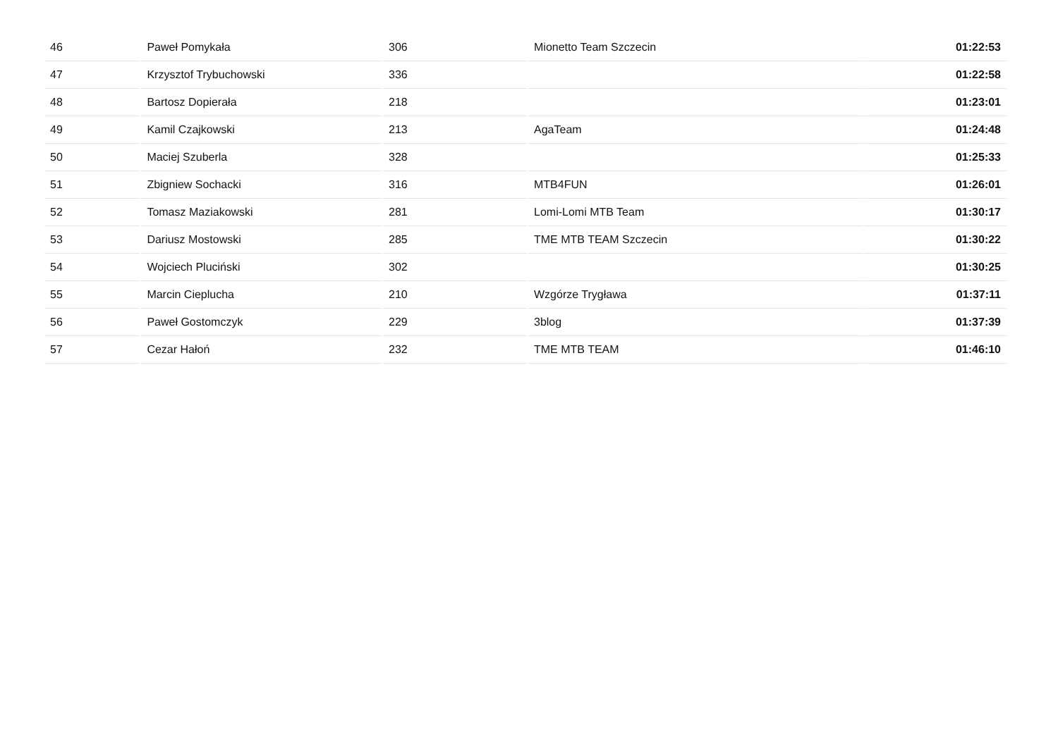| 46 | Paweł Pomykała | 306 | Mionetto Team Szczecin | 01:22:53 |
| 47 | Krzysztof Trybuchowski | 336 | | 01:22:58 |
| 48 | Bartosz Dopierała | 218 | | 01:23:01 |
| 49 | Kamil Czajkowski | 213 | AgaTeam | 01:24:48 |
| 50 | Maciej Szuberla | 328 | | 01:25:33 |
| 51 | Zbigniew Sochacki | 316 | MTB4FUN | 01:26:01 |
| 52 | Tomasz Maziakowski | 281 | Lomi-Lomi MTB Team | 01:30:17 |
| 53 | Dariusz Mostowski | 285 | TME MTB TEAM Szczecin | 01:30:22 |
| 54 | Wojciech Pluciński | 302 | | 01:30:25 |
| 55 | Marcin Cieplucha | 210 | Wzgórze Trygława | 01:37:11 |
| 56 | Paweł Gostomczyk | 229 | 3blog | 01:37:39 |
| 57 | Cezar Hałoń | 232 | TME MTB TEAM | 01:46:10 |